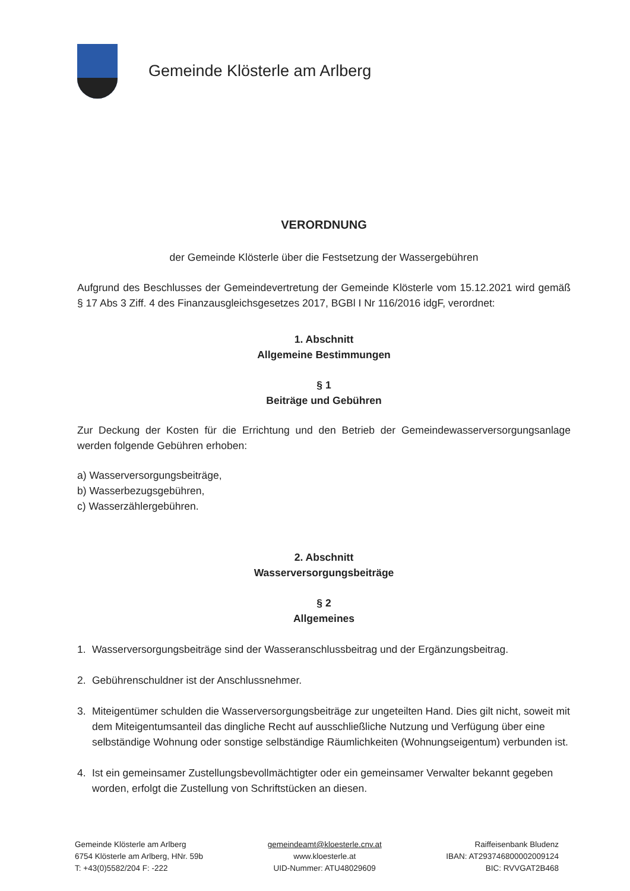Gemeinde Klösterle am Arlberg
VERORDNUNG
der Gemeinde Klösterle über die Festsetzung der Wassergebühren
Aufgrund des Beschlusses der Gemeindevertretung der Gemeinde Klösterle vom 15.12.2021 wird gemäß § 17 Abs 3 Ziff. 4 des Finanzausgleichsgesetzes 2017, BGBl I Nr 116/2016 idgF, verordnet:
1. Abschnitt
Allgemeine Bestimmungen
§ 1
Beiträge und Gebühren
Zur Deckung der Kosten für die Errichtung und den Betrieb der Gemeindewasserversorgungsanlage werden folgende Gebühren erhoben:
a) Wasserversorgungsbeiträge,
b) Wasserbezugsgebühren,
c) Wasserzählergebühren.
2. Abschnitt
Wasserversorgungsbeiträge
§ 2
Allgemeines
1. Wasserversorgungsbeiträge sind der Wasseranschlussbeitrag und der Ergänzungsbeitrag.
2. Gebührenschuldner ist der Anschlussnehmer.
3. Miteigentümer schulden die Wasserversorgungsbeiträge zur ungeteilten Hand. Dies gilt nicht, soweit mit dem Miteigentumsanteil das dingliche Recht auf ausschließliche Nutzung und Verfügung über eine selbständige Wohnung oder sonstige selbständige Räumlichkeiten (Wohnungseigentum) verbunden ist.
4. Ist ein gemeinsamer Zustellungsbevollmächtigter oder ein gemeinsamer Verwalter bekannt gegeben worden, erfolgt die Zustellung von Schriftstücken an diesen.
Gemeinde Klösterle am Arlberg
6754 Klösterle am Arlberg, HNr. 59b
T: +43(0)5582/204 F: -222
gemeindeamt@kloesterle.cnv.at
www.kloesterle.at
UID-Nummer: ATU48029609
Raiffeisenbank Bludenz
IBAN: AT293746800002009124
BIC: RVVGAT2B468